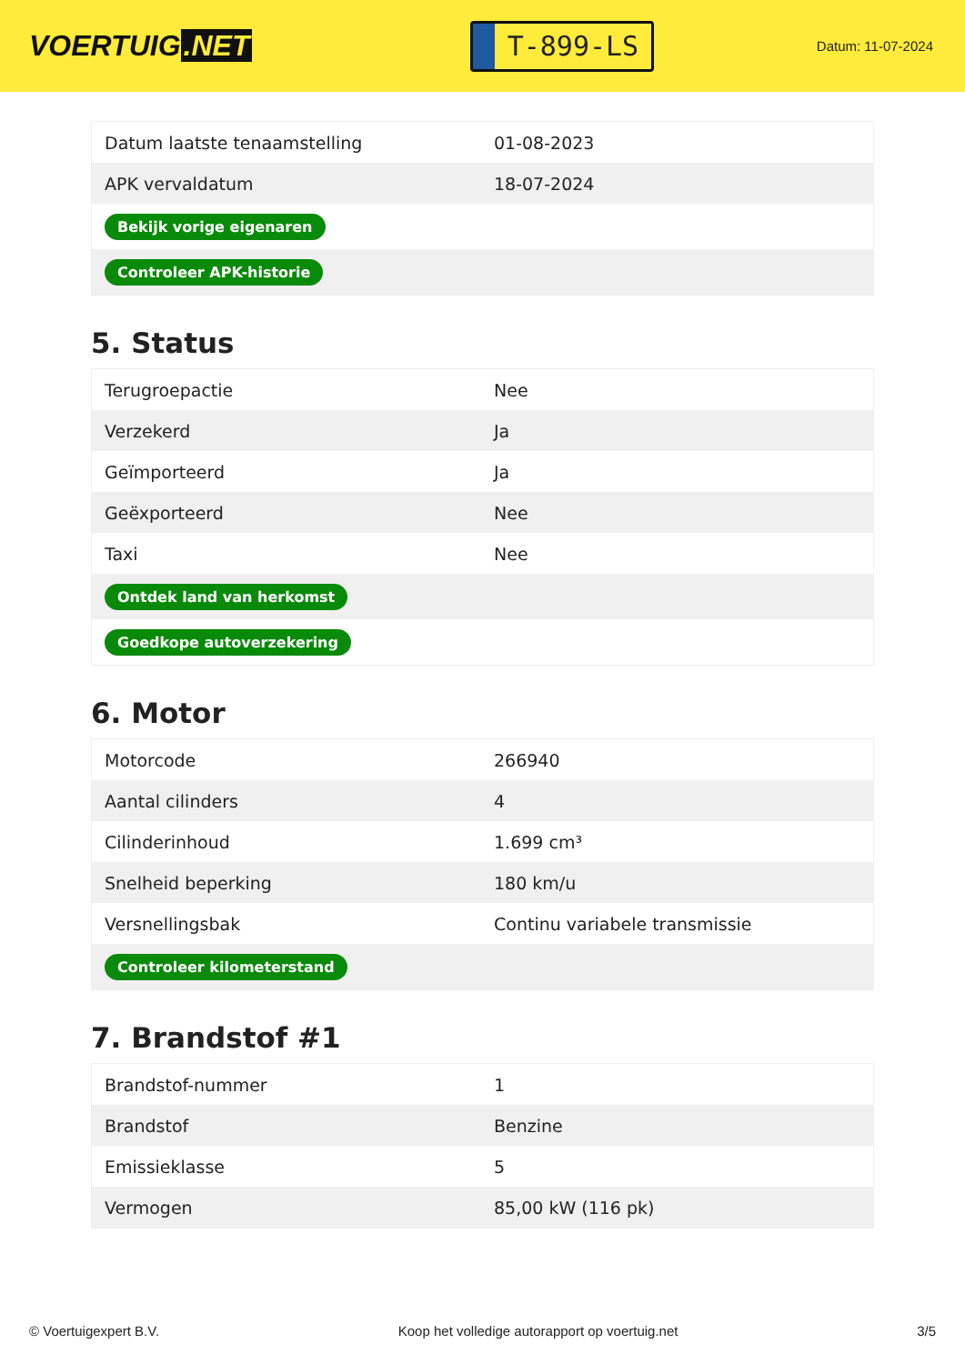VOERTUIG.NET
T-899-LS
Datum: 11-07-2024
| Datum laatste tenaamstelling | 01-08-2023 |
| APK vervaldatum | 18-07-2024 |
| Bekijk vorige eigenaren | |
| Controleer APK-historie | |
5. Status
| Terugroepactie | Nee |
| Verzekerd | Ja |
| Geïmporteerd | Ja |
| Geëxporteerd | Nee |
| Taxi | Nee |
| Ontdek land van herkomst | |
| Goedkope autoverzekering | |
6. Motor
| Motorcode | 266940 |
| Aantal cilinders | 4 |
| Cilinderinhoud | 1.699 cm³ |
| Snelheid beperking | 180 km/u |
| Versnellingsbak | Continu variabele transmissie |
| Controleer kilometerstand | |
7. Brandstof #1
| Brandstof-nummer | 1 |
| Brandstof | Benzine |
| Emissieklasse | 5 |
| Vermogen | 85,00 kW (116 pk) |
© Voertuigexpert B.V. Koop het volledige autorapport op voertuig.net 3/5